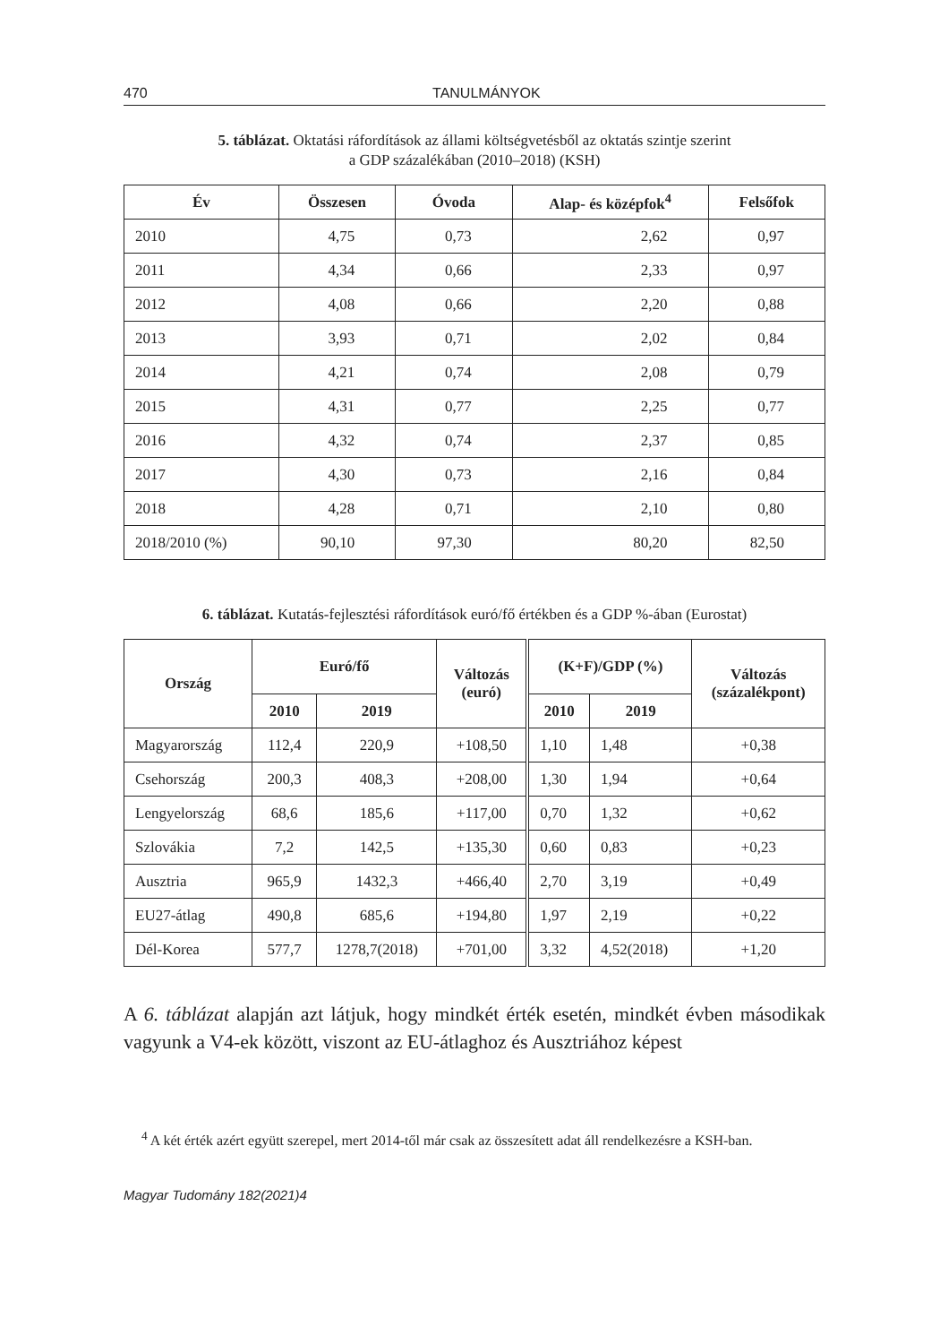470 TANULMÁNYOK
5. táblázat. Oktatási ráfordítások az állami költségvetésből az oktatás szintje szerint
a GDP százalékában (2010–2018) (KSH)
| Év | Összesen | Óvoda | Alap- és középfok<sup>4</sup> | Felsőfok |
| --- | --- | --- | --- | --- |
| 2010 | 4,75 | 0,73 | 2,62 | 0,97 |
| 2011 | 4,34 | 0,66 | 2,33 | 0,97 |
| 2012 | 4,08 | 0,66 | 2,20 | 0,88 |
| 2013 | 3,93 | 0,71 | 2,02 | 0,84 |
| 2014 | 4,21 | 0,74 | 2,08 | 0,79 |
| 2015 | 4,31 | 0,77 | 2,25 | 0,77 |
| 2016 | 4,32 | 0,74 | 2,37 | 0,85 |
| 2017 | 4,30 | 0,73 | 2,16 | 0,84 |
| 2018 | 4,28 | 0,71 | 2,10 | 0,80 |
| 2018/2010 (%) | 90,10 | 97,30 | 80,20 | 82,50 |
6. táblázat. Kutatás-fejlesztési ráfordítások euró/fő értékben és a GDP %-ában (Eurostat)
| Ország | Euró/fő | | Változás (euró) | (K+F)/GDP (%) | | Változás (százalékpont) |
| --- | --- | --- | --- | --- | --- | --- |
| | 2010 | 2019 | | 2010 | 2019 | |
| Magyarország | 112,4 | 220,9 | +108,50 | 1,10 | 1,48 | +0,38 |
| Csehország | 200,3 | 408,3 | +208,00 | 1,30 | 1,94 | +0,64 |
| Lengyelország | 68,6 | 185,6 | +117,00 | 0,70 | 1,32 | +0,62 |
| Szlovákia | 7,2 | 142,5 | +135,30 | 0,60 | 0,83 | +0,23 |
| Ausztria | 965,9 | 1432,3 | +466,40 | 2,70 | 3,19 | +0,49 |
| EU27-átlag | 490,8 | 685,6 | +194,80 | 1,97 | 2,19 | +0,22 |
| Dél-Korea | 577,7 | 1278,7(2018) | +701,00 | 3,32 | 4,52(2018) | +1,20 |
A 6. táblázat alapján azt látjuk, hogy mindkét érték esetén, mindkét évben második­ak vagyunk a V4-ek között, viszont az EU-átlaghoz és Ausztriához képest
<sup>4</sup> A két érték azért együtt szerepel, mert 2014-től már csak az összesített adat áll rendelkezésre a KSH-ban.
Magyar Tudomány 182(2021)4